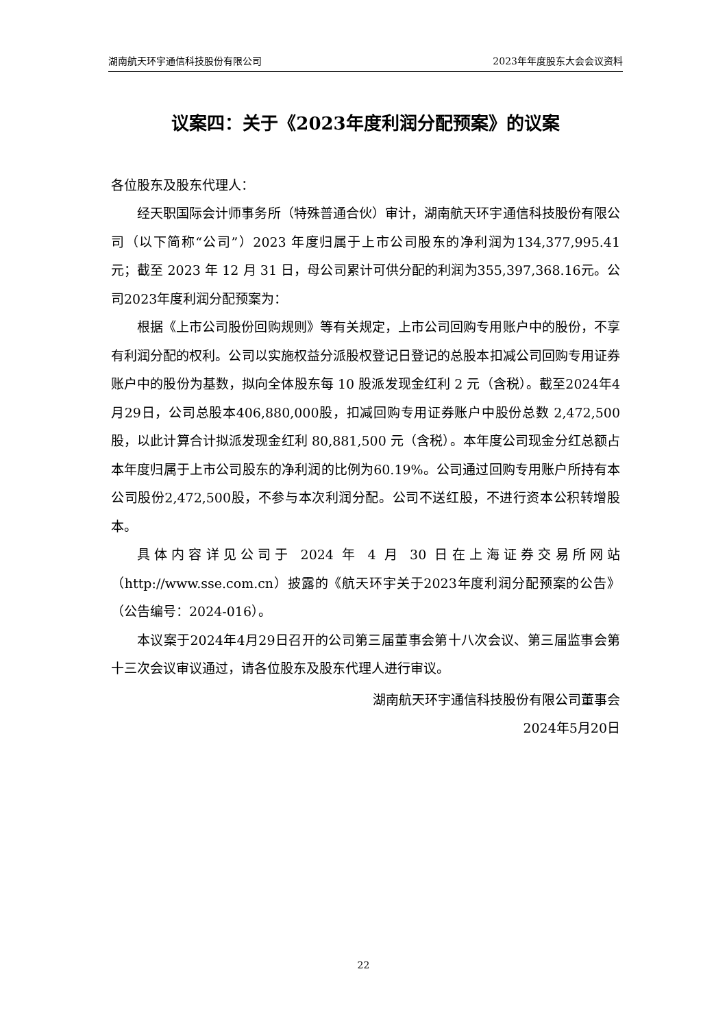湖南航天环宇通信科技股份有限公司 2023年年度股东大会会议资料
议案四：关于《2023年度利润分配预案》的议案
各位股东及股东代理人：
经天职国际会计师事务所（特殊普通合伙）审计，湖南航天环宇通信科技股份有限公司（以下简称“公司”）2023 年度归属于上市公司股东的净利润为134,377,995.41 元；截至 2023 年 12 月 31 日，母公司累计可供分配的利润为355,397,368.16元。公司2023年度利润分配预案为：
根据《上市公司股份回购规则》等有关规定，上市公司回购专用账户中的股份，不享有利润分配的权利。公司以实施权益分派股权登记日登记的总股本扣减公司回购专用证券账户中的股份为基数，拟向全体股东每 10 股派发现金红利 2 元（含税）。截至2024年4月29日，公司总股本406,880,000股，扣减回购专用证券账户中股份总数 2,472,500 股，以此计算合计拟派发现金红利 80,881,500 元（含税）。本年度公司现金分红总额占本年度归属于上市公司股东的净利润的比例为60.19%。公司通过回购专用账户所持有本公司股份2,472,500股，不参与本次利润分配。公司不送红股，不进行资本公积转增股本。
具体内容详见公司于 2024 年 4 月 30 日在上海证券交易所网站（http://www.sse.com.cn）披露的《航天环宇关于2023年度利润分配预案的公告》（公告编号：2024-016）。
本议案于2024年4月29日召开的公司第三届董事会第十八次会议、第三届监事会第十三次会议审议通过，请各位股东及股东代理人进行审议。
湖南航天环宇通信科技股份有限公司董事会
2024年5月20日
22